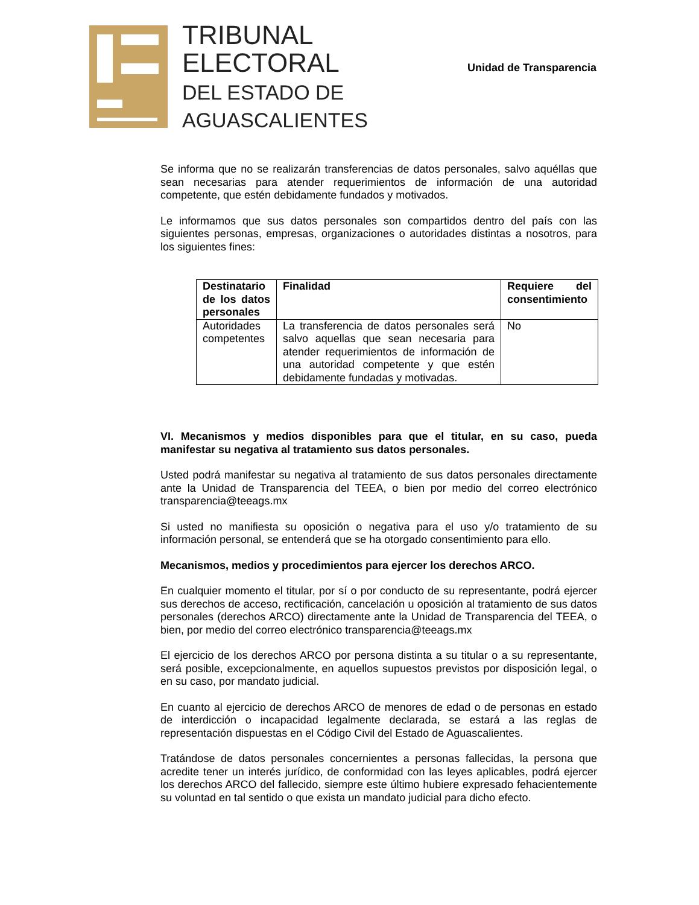TRIBUNAL
ELECTORAL
DEL ESTADO DE
AGUASCALIENTES
Unidad de Transparencia
Se informa que no se realizarán transferencias de datos personales, salvo aquéllas que sean necesarias para atender requerimientos de información de una autoridad competente, que estén debidamente fundados y motivados.
Le informamos que sus datos personales son compartidos dentro del país con las siguientes personas, empresas, organizaciones o autoridades distintas a nosotros, para los siguientes fines:
| Destinatario de los datos personales | Finalidad | Requiere del consentimiento |
| --- | --- | --- |
| Autoridades competentes | La transferencia de datos personales será salvo aquellas que sean necesaria para atender requerimientos de información de una autoridad competente y que estén debidamente fundadas y motivadas. | No |
VI. Mecanismos y medios disponibles para que el titular, en su caso, pueda manifestar su negativa al tratamiento sus datos personales.
Usted podrá manifestar su negativa al tratamiento de sus datos personales directamente ante la Unidad de Transparencia del TEEA, o bien por medio del correo electrónico transparencia@teeags.mx
Si usted no manifiesta su oposición o negativa para el uso y/o tratamiento de su información personal, se entenderá que se ha otorgado consentimiento para ello.
Mecanismos, medios y procedimientos para ejercer los derechos ARCO.
En cualquier momento el titular, por sí o por conducto de su representante, podrá ejercer sus derechos de acceso, rectificación, cancelación u oposición al tratamiento de sus datos personales (derechos ARCO) directamente ante la Unidad de Transparencia del TEEA, o bien, por medio del correo electrónico transparencia@teeags.mx
El ejercicio de los derechos ARCO por persona distinta a su titular o a su representante, será posible, excepcionalmente, en aquellos supuestos previstos por disposición legal, o en su caso, por mandato judicial.
En cuanto al ejercicio de derechos ARCO de menores de edad o de personas en estado de interdicción o incapacidad legalmente declarada, se estará a las reglas de representación dispuestas en el Código Civil del Estado de Aguascalientes.
Tratándose de datos personales concernientes a personas fallecidas, la persona que acredite tener un interés jurídico, de conformidad con las leyes aplicables, podrá ejercer los derechos ARCO del fallecido, siempre este último hubiere expresado fehacientemente su voluntad en tal sentido o que exista un mandato judicial para dicho efecto.